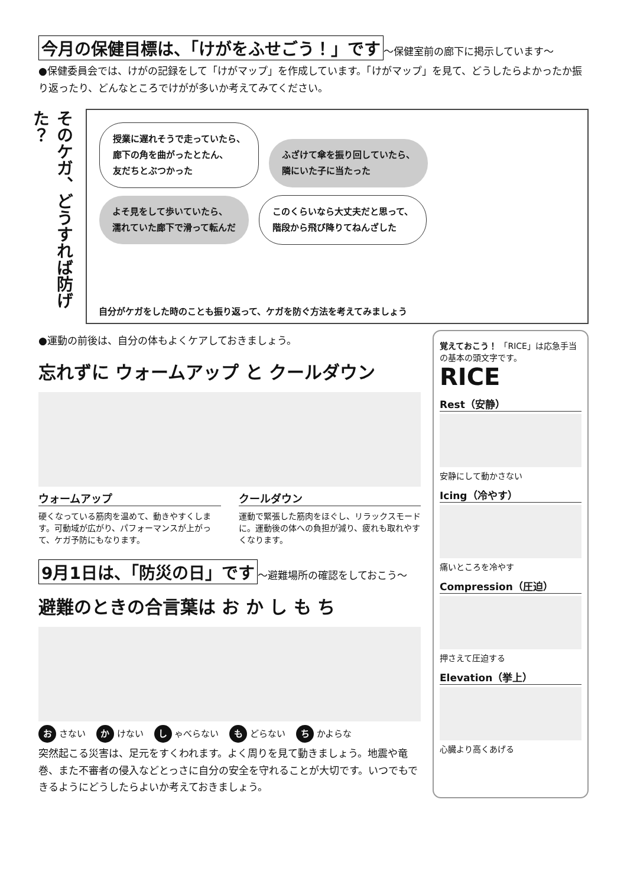今月の保健目標は、「けがをふせごう！」です
～保健室前の廊下に掲示しています～
●保健委員会では、けがの記録をして「けがマップ」を作成しています。「けがマップ」を見て、どうしたらよかったか振り返ったり、どんなところでけがが多いか考えてみてください。
そのケガ、どうすれば防げた？
授業に遅れそうで走っていたら、
廊下の角を曲がったとたん、
友だちとぶつかった
ふざけて傘を振り回していたら、
隣にいた子に当たった
よそ見をして歩いていたら、
濡れていた廊下で滑って転んだ
このくらいなら大丈夫だと思って、
階段から飛び降りてねんざした
自分がケガをした時のことも振り返って、ケガを防ぐ方法を考えてみましょう
●運動の前後は、自分の体もよくケアしておきましょう。
忘れずに ウォームアップ と クールダウン
ウォームアップ
硬くなっている筋肉を温めて、動きやすくします。可動域が広がり、パフォーマンスが上がって、ケガ予防にもなります。
クールダウン
運動で緊張した筋肉をほぐし、リラックスモードに。運動後の体への負担が減り、疲れも取れやすくなります。
9月1日は、「防災の日」です
～避難場所の確認をしておこう～
避難のときの合言葉は お か し も ち
お さない か けない し ゃべらない も どらない ち かよらな
突然起こる災害は、足元をすくわれます。よく周りを見て動きましょう。地震や竜巻、また不審者の侵入などとっさに自分の安全を守れることが大切です。いつでもできるようにどうしたらよいか考えておきましょう。
覚えておこう！ 「RICE」は応急手当の基本の頭文字です。
RICE
Rest（安静）
安静にして動かさない
Icing（冷やす）
痛いところを冷やす
Compression（圧迫）
押さえて圧迫する
Elevation（挙上）
心臓より高くあげる